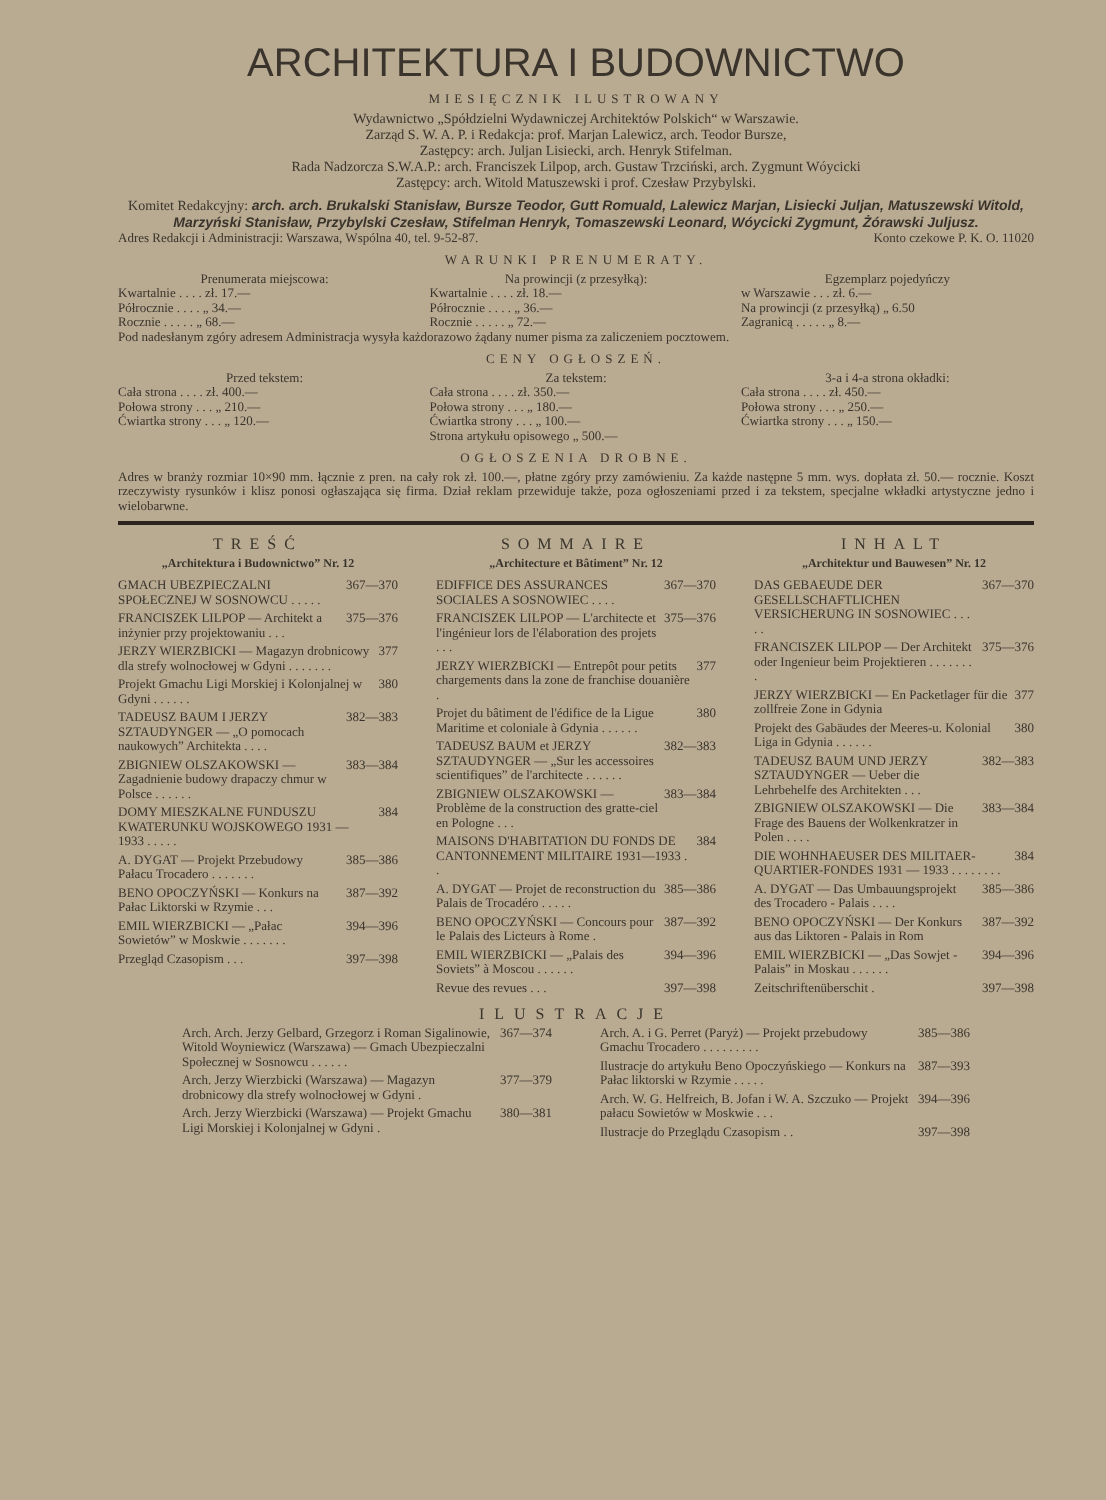ARCHITEKTURA I BUDOWNICTWO
MIESIĘCZNIK ILUSTROWANY
Wydawnictwo „Spółdzielni Wydawniczej Architektów Polskich“ w Warszawie.
Zarząd S. W. A. P. i Redakcja: prof. Marjan Lalewicz, arch. Teodor Bursze,
Zastępcy: arch. Juljan Lisiecki, arch. Henryk Stifelman.
Rada Nadzorcza S.W.A.P.: arch. Franciszek Lilpop, arch. Gustaw Trzciński, arch. Zygmunt Wóycicki
Zastępcy: arch. Witold Matuszewski i prof. Czesław Przybylski.
Komitet Redakcyjny: arch. arch. Brukalski Stanisław, Bursze Teodor, Gutt Romuald, Lalewicz Marjan, Lisiecki Juljan, Matuszewski Witold, Marzyński Stanisław, Przybylski Czesław, Stifelman Henryk, Tomaszewski Leonard, Wóycicki Zygmunt, Żórawski Juljusz.
Adres Redakcji i Administracji: Warszawa, Wspólna 40, tel. 9-52-87. Konto czekowe P. K. O. 11020
WARUNKI PRENUMERATY.
Prenumerata miejscowa:
Kwartalnie . . . . zł. 17.—
Półrocznie . . . . „ 34.—
Rocznie . . . . . „ 68.—
Na prowincji (z przesyłką):
Kwartalnie . . . . zł. 18.—
Półrocznie . . . . „ 36.—
Rocznie . . . . . „ 72.—
Egzemplarz pojedyńczy
w Warszawie . . . zł. 6.—
Na prowincji (z przesyłką) „ 6.50
Zagranicą . . . . . „ 8.—
Pod nadesłanym zgóry adresem Administracja wysyła każdorazowo żądany numer pisma za zaliczeniem pocztowem.
CENY OGŁOSZEŃ.
Przed tekstem:
Cała strona . . . . zł. 400.—
Połowa strony . . . „ 210.—
Ćwiartka strony . . . „ 120.—
Za tekstem:
Cała strona . . . . zł. 350.—
Połowa strony . . . „ 180.—
Ćwiartka strony . . . „ 100.—
Strona artykułu opisowego „ 500.—
3-a i 4-a strona okładki:
Cała strona . . . . zł. 450.—
Połowa strony . . . „ 250.—
Ćwiartka strony . . . „ 150.—
OGŁOSZENIA DROBNE.
Adres w branży rozmiar 10×90 mm. łącznie z pren. na cały rok zł. 100.—, płatne zgóry przy zamówieniu. Za każde następne 5 mm. wys. dopłata zł. 50.— rocznie. Koszt rzeczywisty rysunków i klisz ponosi ogłaszająca się firma. Dział reklam przewiduje także, poza ogłoszeniami przed i za tekstem, specjalne wkładki artystyczne jedno i wielobarwne.
TREŚĆ
„Architektura i Budownictwo” Nr. 12
GMACH UBEZPIECZALNI SPOŁECZNEJ W SOSNOWCU . . . . . 367—370
FRANCISZEK LILPOP — Architekt a inżynier przy projektowaniu . . . 375—376
JERZY WIERZBICKI — Magazyn drobnicowy dla strefy wolnocłowej w Gdyni . . . . . . . 377
Projekt Gmachu Ligi Morskiej i Kolonjalnej w Gdyni . . . . . . 380
TADEUSZ BAUM I JERZY SZTAUDYNGER — „O pomocach naukowych” Architekta . . . . 382—383
ZBIGNIEW OLSZAKOWSKI — Zagadnienie budowy drapaczy chmur w Polsce . . . . . . 383—384
DOMY MIESZKALNE FUNDUSZU KWATERUNKU WOJSKOWEGO 1931 — 1933 . . . . . 384
A. DYGAT — Projekt Przebudowy Pałacu Trocadero . . . . . . . 385—386
BENO OPOCZYŃSKI — Konkurs na Pałac Liktorski w Rzymie . . . 387—392
EMIL WIERZBICKI — „Pałac Sowietów” w Moskwie . . . . . . . 394—396
Przegląd Czasopism . . . 397—398
SOMMAIRE
„Architecture et Bâtiment” Nr. 12
EDIFFICE DES ASSURANCES SOCIALES A SOSNOWIEC . . . . 367—370
FRANCISZEK LILPOP — L'architecte et l'ingénieur lors de l'élaboration des projets . . . 375—376
JERZY WIERZBICKI — Entrepôt pour petits chargements dans la zone de franchise douanière . 377
Projet du bâtiment de l'édifice de la Ligue Maritime et coloniale à Gdynia . . . . . . 380
TADEUSZ BAUM et JERZY SZTAUDYNGER — „Sur les accessoires scientifiques” de l'architecte . . . . . . 382—383
ZBIGNIEW OLSZAKOWSKI — Problème de la construction des gratte-ciel en Pologne . . . 383—384
MAISONS D'HABITATION DU FONDS DE CANTONNEMENT MILITAIRE 1931—1933 . . 384
A. DYGAT — Projet de reconstruction du Palais de Trocadéro . . . . . 385—386
BENO OPOCZYŃSKI — Concours pour le Palais des Licteurs à Rome . 387—392
EMIL WIERZBICKI — „Palais des Soviets” à Moscou . . . . . . 394—396
Revue des revues . . . 397—398
INHALT
„Architektur und Bauwesen” Nr. 12
DAS GEBAEUDE DER GESELLSCHAFTLICHEN VERSICHERUNG IN SOSNOWIEC . . . . . 367—370
FRANCISZEK LILPOP — Der Architekt oder Ingenieur beim Projektieren . . . . . . . . 375—376
JERZY WIERZBICKI — En Packetlager für die zollfreie Zone in Gdynia 377
Projekt des Gabäudes der Meeres-u. Kolonial Liga in Gdynia . . . . . . 380
TADEUSZ BAUM UND JERZY SZTAUDYNGER — Ueber die Lehrbehelfe des Architekten . . . 382—383
ZBIGNIEW OLSZAKOWSKI — Die Frage des Bauens der Wolkenkratzer in Polen . . . . 383—384
DIE WOHNHAEUSER DES MILITAER-QUARTIER-FONDES 1931 — 1933 . . . . . . . . 384
A. DYGAT — Das Umbauungsprojekt des Trocadero - Palais . . . . 385—386
BENO OPOCZYŃSKI — Der Konkurs aus das Liktoren - Palais in Rom 387—392
EMIL WIERZBICKI — „Das Sowjet - Palais” in Moskau . . . . . . 394—396
Zeitschriftenüberschit . 397—398
ILUSTRACJE
Arch. Arch. Jerzy Gelbard, Grzegorz i Roman Sigalinowie, Witold Woyniewicz (Warszawa) — Gmach Ubezpieczalni Społecznej w Sosnowcu . . . . . . 367—374
Arch. Jerzy Wierzbicki (Warszawa) — Magazyn drobnicowy dla strefy wolnocłowej w Gdyni . 377—379
Arch. Jerzy Wierzbicki (Warszawa) — Projekt Gmachu Ligi Morskiej i Kolonjalnej w Gdyni . 380—381
Arch. A. i G. Perret (Paryż) — Projekt przebudowy Gmachu Trocadero . . . . . . . . . 385—386
Ilustracje do artykułu Beno Opoczyńskiego — Konkurs na Pałac liktorski w Rzymie . . . . . 387—393
Arch. W. G. Helfreich, B. Jofan i W. A. Szczuko — Projekt pałacu Sowietów w Moskwie . . . 394—396
Ilustracje do Przeglądu Czasopism . . 397—398